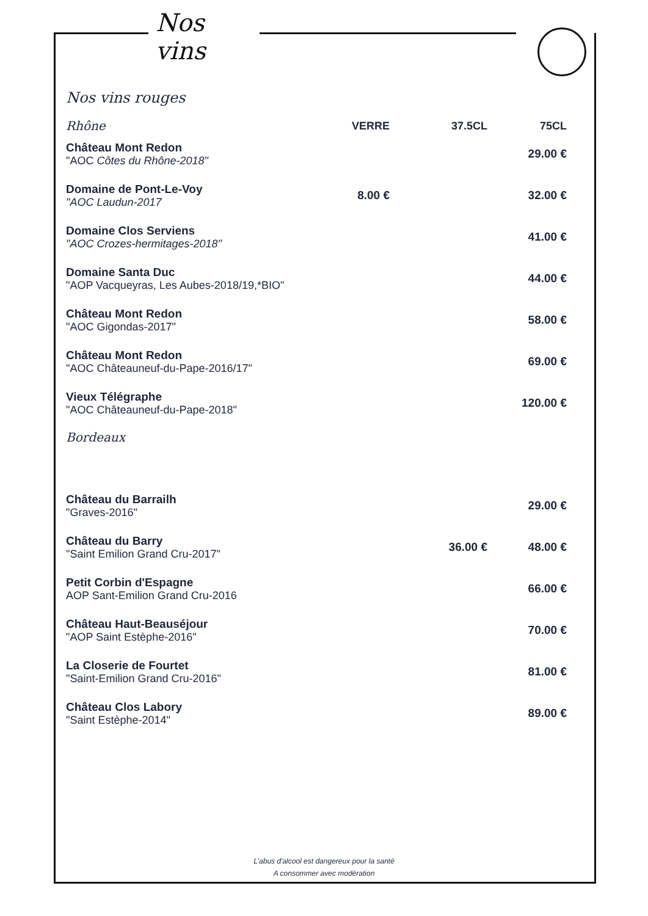Nos vins
Nos vins rouges
| Rhône | VERRE | 37.5CL | 75CL |
| --- | --- | --- | --- |
| Château Mont Redon "AOC Côtes du Rhône-2018" | | | 29.00 € |
| Domaine de Pont-Le-Voy "AOC Laudun-2017 | 8.00 € | | 32.00 € |
| Domaine Clos Serviens "AOC Crozes-hermitages-2018" | | | 41.00 € |
| Domaine Santa Duc "AOP Vacqueyras, Les Aubes-2018/19,*BIO" | | | 44.00 € |
| Château Mont Redon "AOC Gigondas-2017" | | | 58.00 € |
| Château Mont Redon "AOC Châteauneuf-du-Pape-2016/17" | | | 69.00 € |
| Vieux Télégraphe "AOC Châteauneuf-du-Pape-2018" | | | 120.00 € |
| Bordeaux | | | |
| Château du Barrailh "Graves-2016" | | | 29.00 € |
| Château du Barry "Saint Emilion Grand Cru-2017" | | 36.00 € | 48.00 € |
| Petit Corbin d'Espagne AOP Sant-Emilion Grand Cru-2016 | | | 66.00 € |
| Château Haut-Beauséjour "AOP Saint Estèphe-2016" | | | 70.00 € |
| La Closerie de Fourtet "Saint-Emilion Grand Cru-2016" | | | 81.00 € |
| Château Clos Labory "Saint Estèphe-2014" | | | 89.00 € |
L'abus d'alcool est dangereux pour la santé
A consommer avec modération